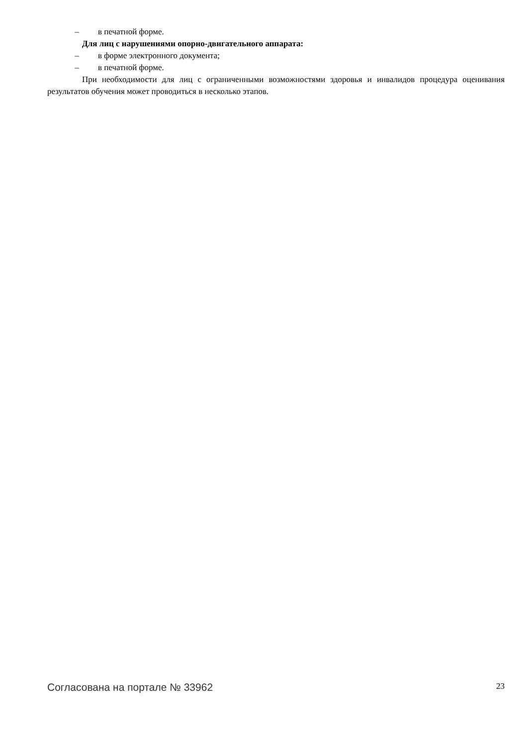– в печатной форме.
Для лиц с нарушениями опорно-двигательного аппарата:
– в форме электронного документа;
– в печатной форме.
При необходимости для лиц с ограниченными возможностями здоровья и инвалидов процедура оценивания результатов обучения может проводиться в несколько этапов.
Согласована на портале № 33962 23